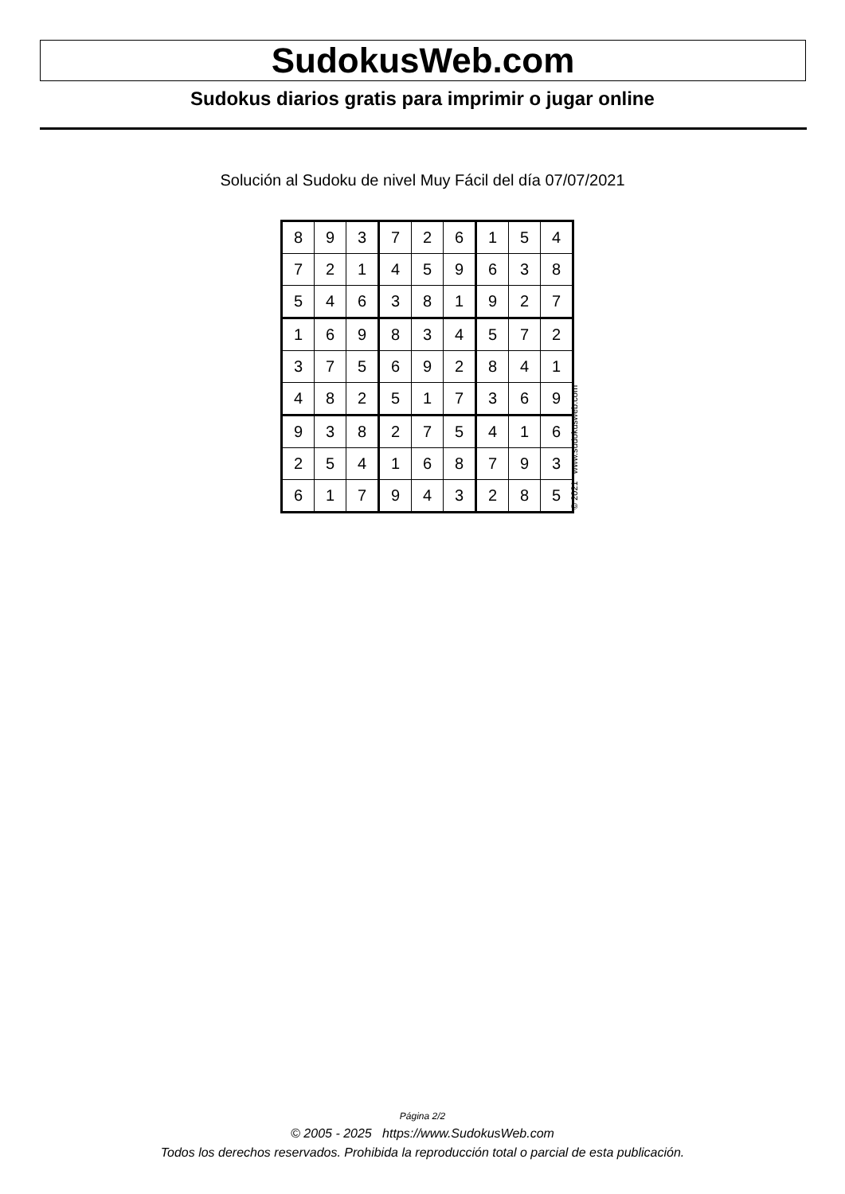SudokusWeb.com
Sudokus diarios gratis para imprimir o jugar online
Solución al Sudoku de nivel Muy Fácil del día 07/07/2021
| 8 | 9 | 3 | 7 | 2 | 6 | 1 | 5 | 4 |
| 7 | 2 | 1 | 4 | 5 | 9 | 6 | 3 | 8 |
| 5 | 4 | 6 | 3 | 8 | 1 | 9 | 2 | 7 |
| 1 | 6 | 9 | 8 | 3 | 4 | 5 | 7 | 2 |
| 3 | 7 | 5 | 6 | 9 | 2 | 8 | 4 | 1 |
| 4 | 8 | 2 | 5 | 1 | 7 | 3 | 6 | 9 |
| 9 | 3 | 8 | 2 | 7 | 5 | 4 | 1 | 6 |
| 2 | 5 | 4 | 1 | 6 | 8 | 7 | 9 | 3 |
| 6 | 1 | 7 | 9 | 4 | 3 | 2 | 8 | 5 |
© 2021 www.sudokusweb.com
Página 2/2
© 2005 - 2025 https://www.SudokusWeb.com
Todos los derechos reservados. Prohibida la reproducción total o parcial de esta publicación.